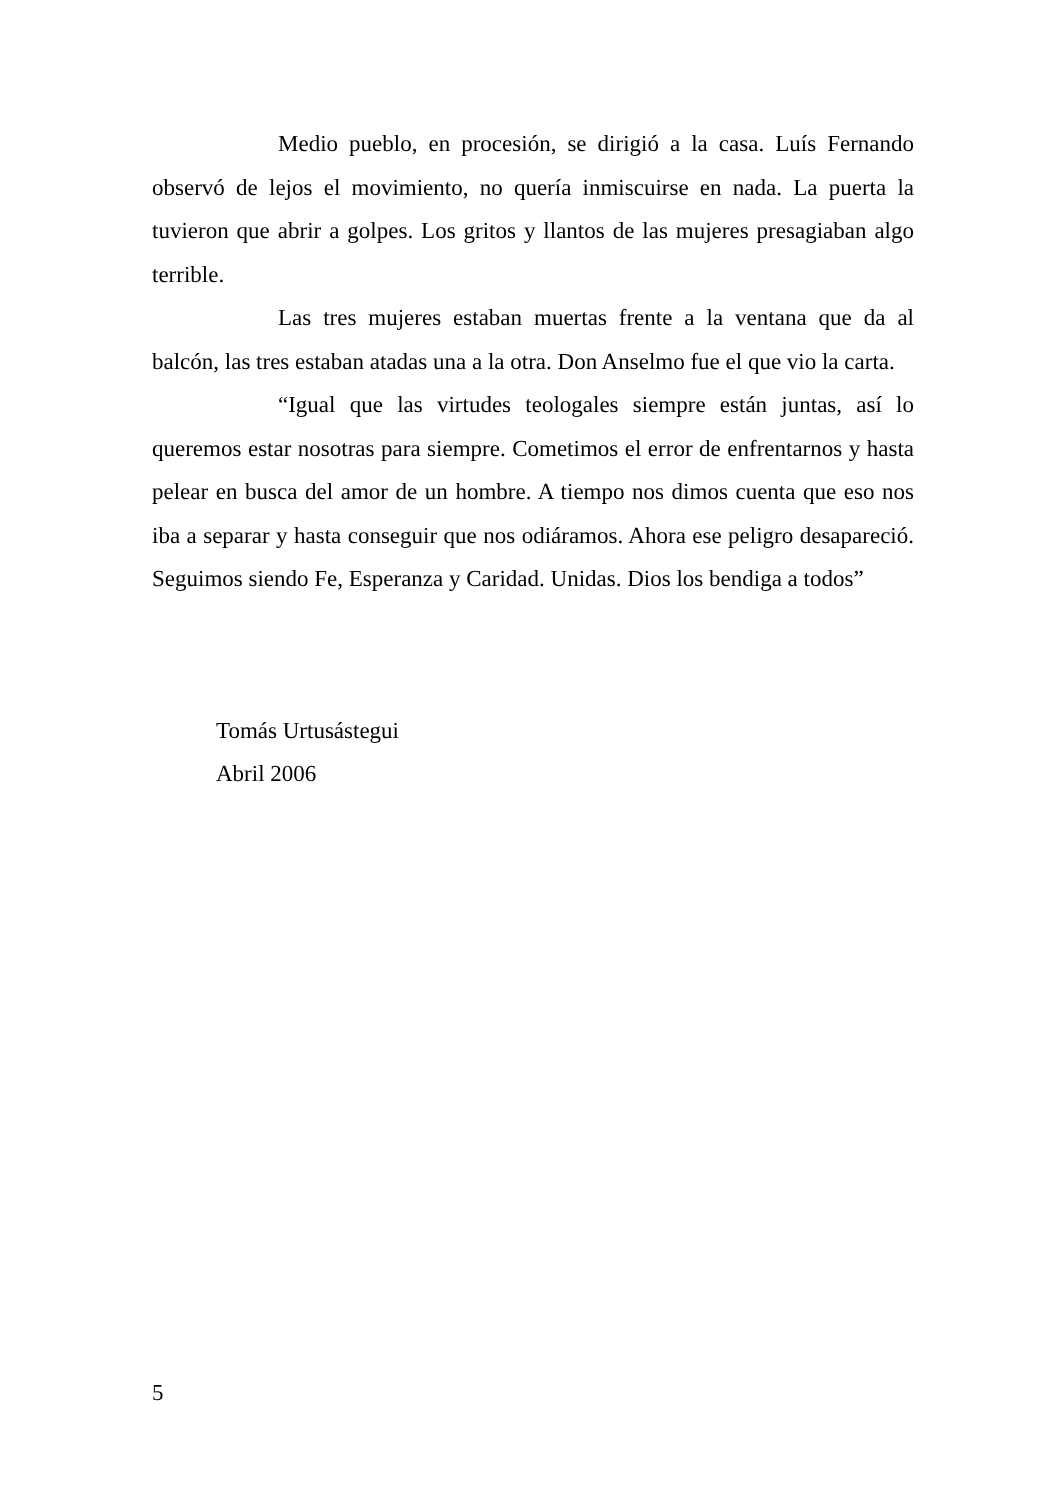Medio pueblo, en procesión, se dirigió a la casa. Luís Fernando observó de lejos el movimiento, no quería inmiscuirse en nada. La puerta la tuvieron que abrir a golpes. Los gritos y llantos de las mujeres presagiaban algo terrible.
Las tres mujeres estaban muertas frente a la ventana que da al balcón, las tres estaban atadas una a la otra. Don Anselmo fue el que vio la carta.
“Igual que las virtudes teologales siempre están juntas, así lo queremos estar nosotras para siempre. Cometimos el error de enfrentarnos y hasta pelear en busca del amor de un hombre. A tiempo nos dimos cuenta que eso nos iba a separar y hasta conseguir que nos odiáramos. Ahora ese peligro desapareció. Seguimos siendo Fe, Esperanza y Caridad. Unidas. Dios los bendiga a todos”
Tomás Urtusástegui
Abril 2006
5